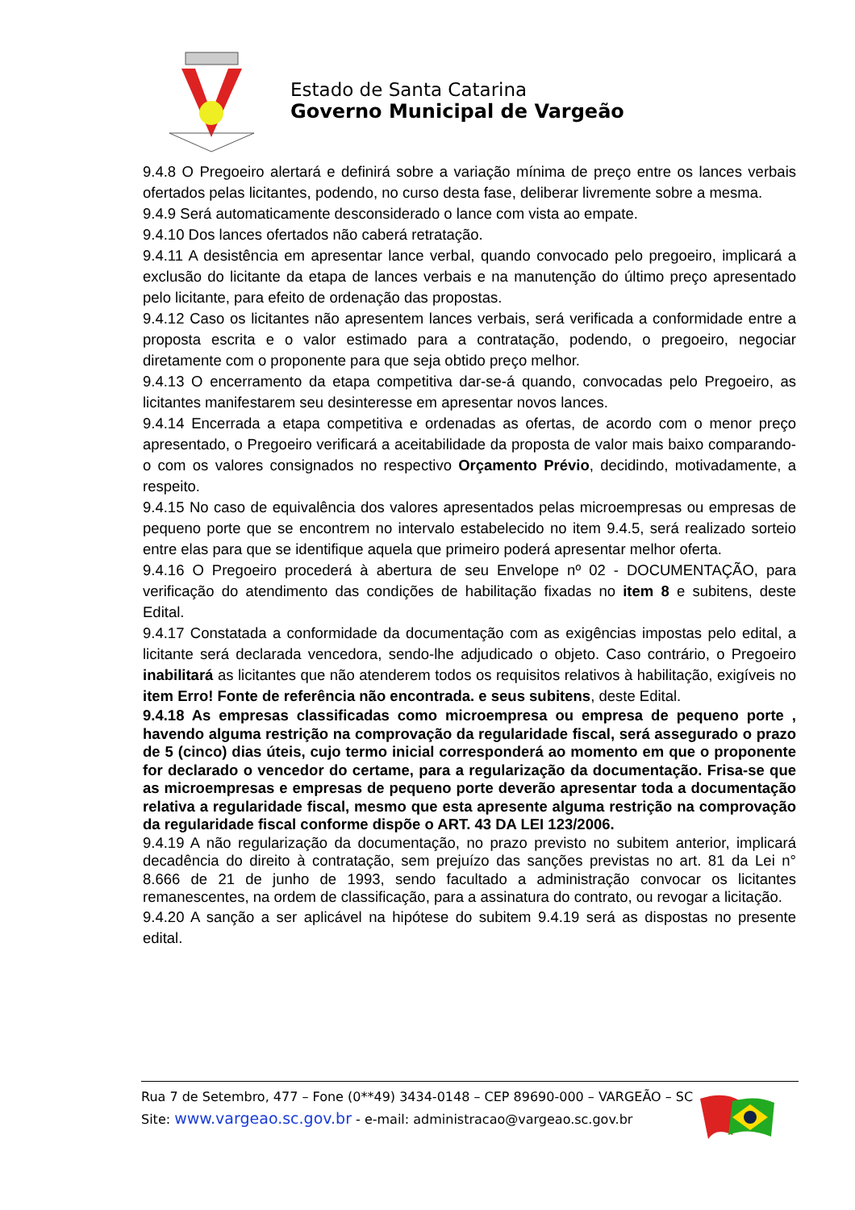Estado de Santa Catarina
Governo Municipal de Vargeão
9.4.8 O Pregoeiro alertará e definirá sobre a variação mínima de preço entre os lances verbais ofertados pelas licitantes, podendo, no curso desta fase, deliberar livremente sobre a mesma.
9.4.9 Será automaticamente desconsiderado o lance com vista ao empate.
9.4.10 Dos lances ofertados não caberá retratação.
9.4.11 A desistência em apresentar lance verbal, quando convocado pelo pregoeiro, implicará a exclusão do licitante da etapa de lances verbais e na manutenção do último preço apresentado pelo licitante, para efeito de ordenação das propostas.
9.4.12 Caso os licitantes não apresentem lances verbais, será verificada a conformidade entre a proposta escrita e o valor estimado para a contratação, podendo, o pregoeiro, negociar diretamente com o proponente para que seja obtido preço melhor.
9.4.13 O encerramento da etapa competitiva dar-se-á quando, convocadas pelo Pregoeiro, as licitantes manifestarem seu desinteresse em apresentar novos lances.
9.4.14 Encerrada a etapa competitiva e ordenadas as ofertas, de acordo com o menor preço apresentado, o Pregoeiro verificará a aceitabilidade da proposta de valor mais baixo comparando-o com os valores consignados no respectivo Orçamento Prévio, decidindo, motivadamente, a respeito.
9.4.15 No caso de equivalência dos valores apresentados pelas microempresas ou empresas de pequeno porte que se encontrem no intervalo estabelecido no item 9.4.5, será realizado sorteio entre elas para que se identifique aquela que primeiro poderá apresentar melhor oferta.
9.4.16 O Pregoeiro procederá à abertura de seu Envelope nº 02 - DOCUMENTAÇÃO, para verificação do atendimento das condições de habilitação fixadas no item 8 e subitens, deste Edital.
9.4.17 Constatada a conformidade da documentação com as exigências impostas pelo edital, a licitante será declarada vencedora, sendo-lhe adjudicado o objeto. Caso contrário, o Pregoeiro inabilitará as licitantes que não atenderem todos os requisitos relativos à habilitação, exigíveis no item Erro! Fonte de referência não encontrada. e seus subitens, deste Edital.
9.4.18 As empresas classificadas como microempresa ou empresa de pequeno porte , havendo alguma restrição na comprovação da regularidade fiscal, será assegurado o prazo de 5 (cinco) dias úteis, cujo termo inicial corresponderá ao momento em que o proponente for declarado o vencedor do certame, para a regularização da documentação. Frisa-se que as microempresas e empresas de pequeno porte deverão apresentar toda a documentação relativa a regularidade fiscal, mesmo que esta apresente alguma restrição na comprovação da regularidade fiscal conforme dispõe o ART. 43 DA LEI 123/2006.
9.4.19 A não regularização da documentação, no prazo previsto no subitem anterior, implicará decadência do direito à contratação, sem prejuízo das sanções previstas no art. 81 da Lei n° 8.666 de 21 de junho de 1993, sendo facultado a administração convocar os licitantes remanescentes, na ordem de classificação, para a assinatura do contrato, ou revogar a licitação.
9.4.20 A sanção a ser aplicável na hipótese do subitem 9.4.19 será as dispostas no presente edital.
Rua 7 de Setembro, 477 – Fone (0**49) 3434-0148 – CEP 89690-000 – VARGEÃO – SC
Site: www.vargeao.sc.gov.br - e-mail: administracao@vargeao.sc.gov.br